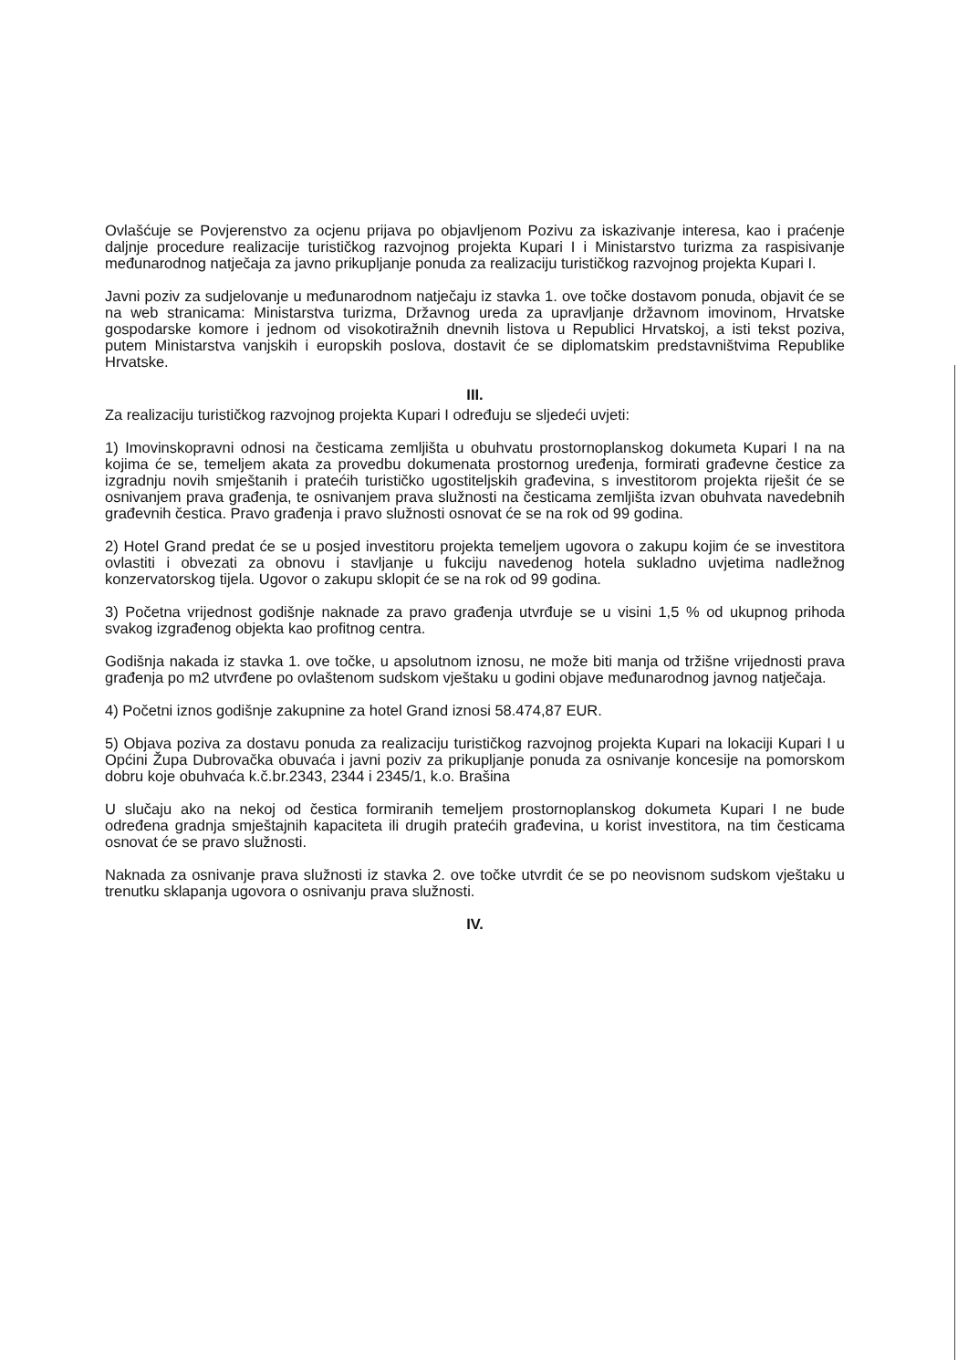Ovlašćuje se Povjerenstvo za ocjenu prijava po objavljenom Pozivu za iskazivanje interesa, kao i praćenje daljnje procedure realizacije turističkog razvojnog projekta Kupari I i Ministarstvo turizma za raspisivanje međunarodnog natječaja za javno prikupljanje ponuda za realizaciju turističkog razvojnog projekta Kupari I.
Javni poziv za sudjelovanje u međunarodnom natječaju iz stavka 1. ove točke dostavom ponuda, objavit će se na web stranicama: Ministarstva turizma, Državnog ureda za upravljanje državnom imovinom, Hrvatske gospodarske komore i jednom od visokotiražnih dnevnih listova u Republici Hrvatskoj, a isti tekst poziva, putem Ministarstva vanjskih i europskih poslova, dostavit će se diplomatskim predstavništvima Republike Hrvatske.
III.
Za realizaciju turističkog razvojnog projekta Kupari I određuju se sljedeći uvjeti:
1) Imovinskopravni odnosi na česticama zemljišta u obuhvatu prostornoplanskog dokumeta Kupari I na na kojima će se, temeljem akata za provedbu dokumenata prostornog uređenja, formirati građevne čestice za izgradnju novih smještanih i pratećih turističko ugostiteljskih građevina, s investitorom projekta riješit će se osnivanjem prava građenja, te osnivanjem prava služnosti na česticama zemljišta izvan obuhvata navedebnih građevnih čestica. Pravo građenja i pravo služnosti osnovat će se na rok od 99 godina.
2) Hotel Grand predat će se u posjed investitoru projekta temeljem ugovora o zakupu kojim će se investitora ovlastiti i obvezati za obnovu i stavljanje u fukciju navedenog hotela sukladno uvjetima nadležnog konzervatorskog tijela. Ugovor o zakupu sklopit će se na rok od 99 godina.
3) Početna vrijednost godišnje naknade za pravo građenja utvrđuje se u visini 1,5 % od ukupnog prihoda svakog izgrađenog objekta kao profitnog centra.
Godišnja nakada iz stavka 1. ove točke, u apsolutnom iznosu, ne može biti manja od tržišne vrijednosti prava građenja po m2 utvrđene po ovlaštenom sudskom vještaku u godini objave međunarodnog javnog natječaja.
4) Početni iznos godišnje zakupnine za hotel Grand iznosi 58.474,87 EUR.
5) Objava poziva za dostavu ponuda za realizaciju turističkog razvojnog projekta Kupari na lokaciji Kupari I u Općini Župa Dubrovačka obuvaća i javni poziv za prikupljanje ponuda za osnivanje koncesije na pomorskom dobru koje obuhvaća k.č.br.2343, 2344 i 2345/1, k.o. Brašina
U slučaju ako na nekoj od čestica formiranih temeljem prostornoplanskog dokumeta Kupari I ne bude određena gradnja smještajnih kapaciteta ili drugih pratećih građevina, u korist investitora, na tim česticama osnovat će se pravo služnosti.
Naknada za osnivanje prava služnosti iz stavka 2. ove točke utvrdit će se po neovisnom sudskom vještaku u trenutku sklapanja ugovora o osnivanju prava služnosti.
IV.